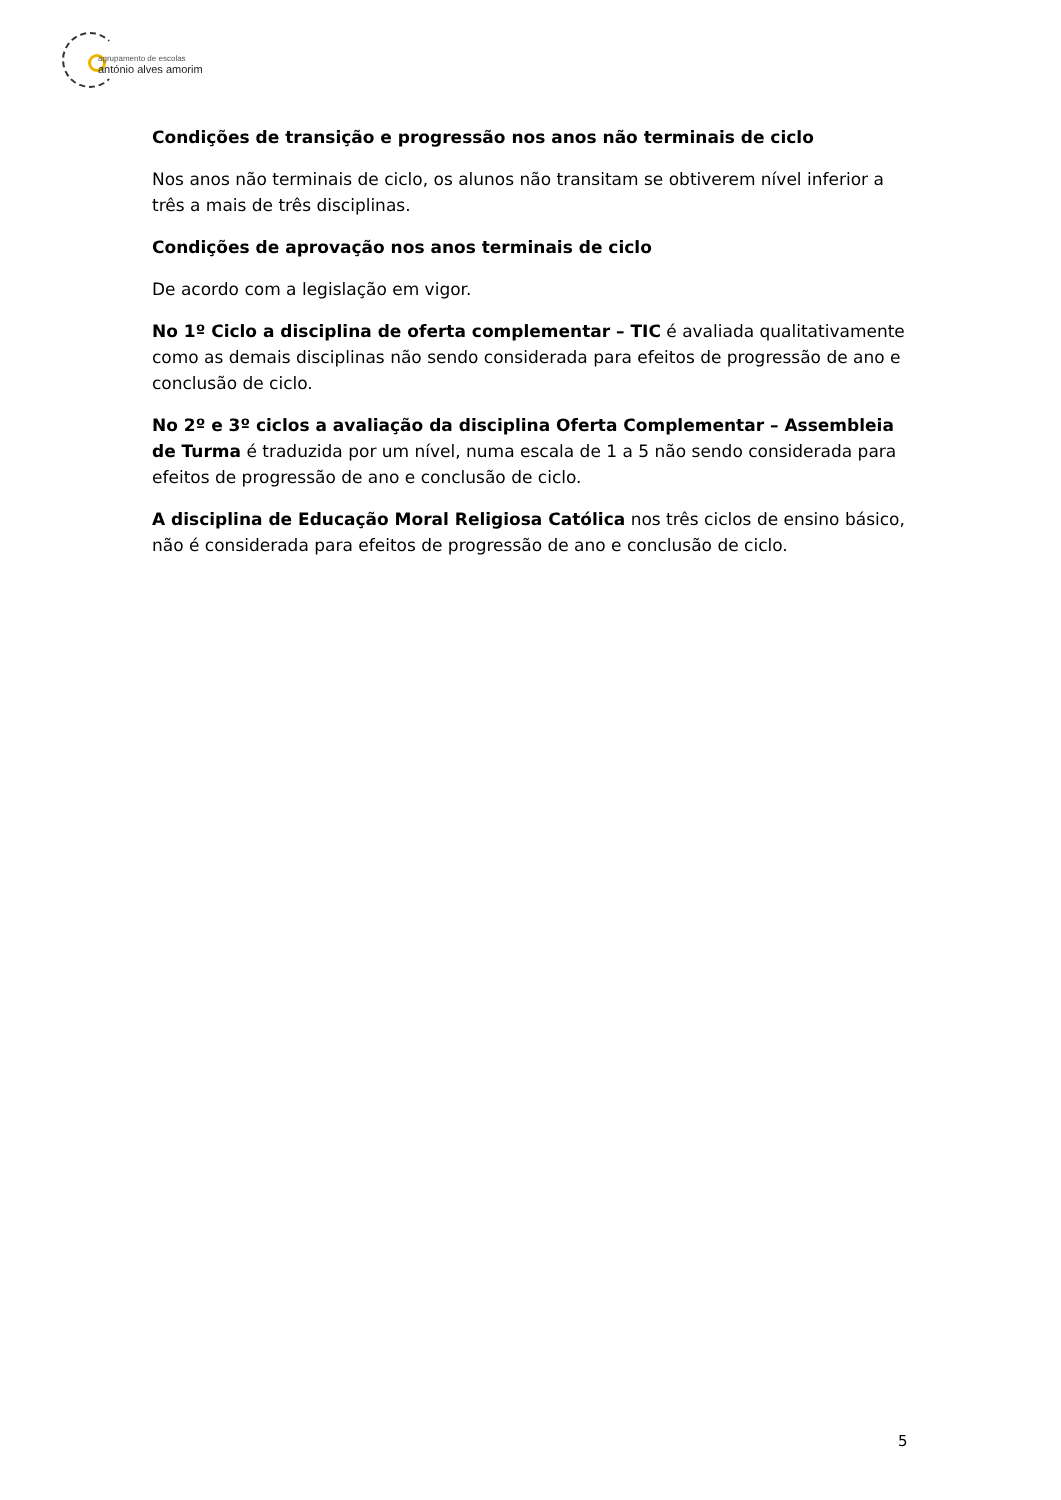agrupamento de escolas
antónio alves amorim
Condições de transição e progressão nos anos não terminais de ciclo
Nos anos não terminais de ciclo, os alunos não transitam se obtiverem nível inferior a três a mais de três disciplinas.
Condições de aprovação nos anos terminais de ciclo
De acordo com a legislação em vigor.
No 1º Ciclo a disciplina de oferta complementar – TIC é avaliada qualitativamente como as demais disciplinas não sendo considerada para efeitos de progressão de ano e conclusão de ciclo.
No 2º e 3º ciclos a avaliação da disciplina Oferta Complementar – Assembleia de Turma é traduzida por um nível, numa escala de 1 a 5 não sendo considerada para efeitos de progressão de ano e conclusão de ciclo.
A disciplina de Educação Moral Religiosa Católica nos três ciclos de ensino básico, não é considerada para efeitos de progressão de ano e conclusão de ciclo.
5